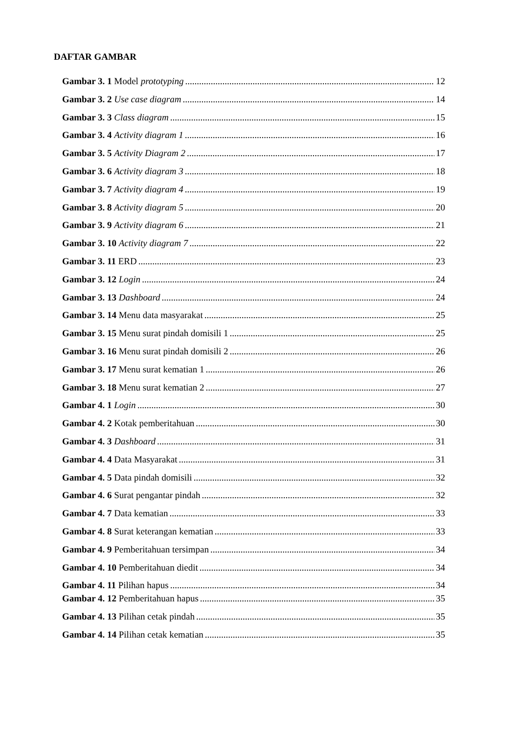DAFTAR GAMBAR
Gambar 3. 1 Model prototyping 12
Gambar 3. 2 Use case diagram 14
Gambar 3. 3 Class diagram 15
Gambar 3. 4 Activity diagram 1 16
Gambar 3. 5 Activity Diagram 2 17
Gambar 3. 6 Activity diagram 3 18
Gambar 3. 7 Activity diagram 4 19
Gambar 3. 8 Activity diagram 5 20
Gambar 3. 9 Activity diagram 6 21
Gambar 3. 10 Activity diagram 7 22
Gambar 3. 11 ERD 23
Gambar 3. 12 Login 24
Gambar 3. 13 Dashboard 24
Gambar 3. 14 Menu data masyarakat 25
Gambar 3. 15 Menu surat pindah domisili 1 25
Gambar 3. 16 Menu surat pindah domisili 2 26
Gambar 3. 17 Menu surat kematian 1 26
Gambar 3. 18 Menu surat kematian 2 27
Gambar 4. 1 Login 30
Gambar 4. 2 Kotak pemberitahuan 30
Gambar 4. 3 Dashboard 31
Gambar 4. 4 Data Masyarakat 31
Gambar 4. 5 Data pindah domisili 32
Gambar 4. 6 Surat pengantar pindah 32
Gambar 4. 7 Data kematian 33
Gambar 4. 8 Surat keterangan kematian 33
Gambar 4. 9 Pemberitahuan tersimpan 34
Gambar 4. 10 Pemberitahuan diedit 34
Gambar 4. 11 Pilihan hapus 34
Gambar 4. 12 Pemberitahuan hapus 35
Gambar 4. 13 Pilihan cetak pindah 35
Gambar 4. 14 Pilihan cetak kematian 35